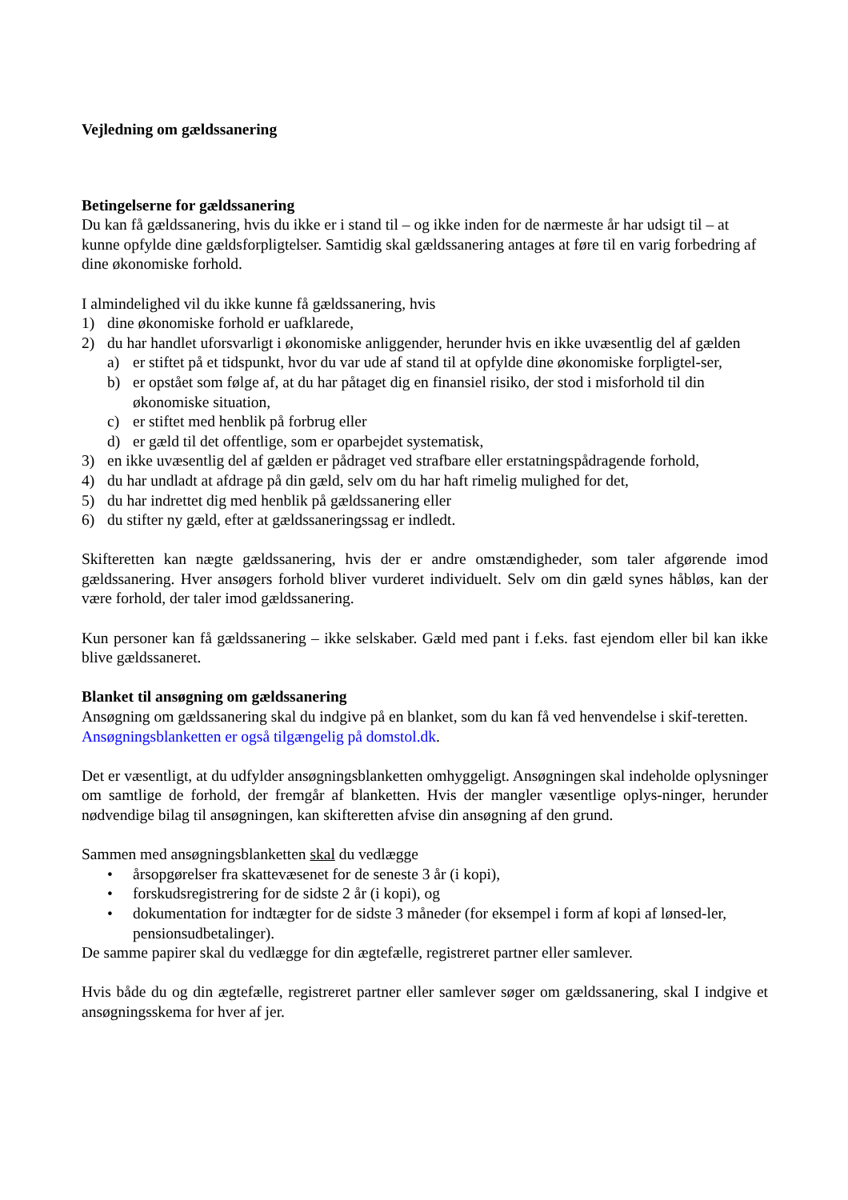Vejledning om gældssanering
Betingelserne for gældssanering
Du kan få gældssanering, hvis du ikke er i stand til – og ikke inden for de nærmeste år har udsigt til – at kunne opfylde dine gældsforpligtelser. Samtidig skal gældssanering antages at føre til en varig forbedring af dine økonomiske forhold.
I almindelighed vil du ikke kunne få gældssanering, hvis
1) dine økonomiske forhold er uafklarede,
2) du har handlet uforsvarligt i økonomiske anliggender, herunder hvis en ikke uvæsentlig del af gælden
a) er stiftet på et tidspunkt, hvor du var ude af stand til at opfylde dine økonomiske forpligtel-ser,
b) er opstået som følge af, at du har påtaget dig en finansiel risiko, der stod i misforhold til din økonomiske situation,
c) er stiftet med henblik på forbrug eller
d) er gæld til det offentlige, som er oparbejdet systematisk,
3) en ikke uvæsentlig del af gælden er pådraget ved strafbare eller erstatningspådragende forhold,
4) du har undladt at afdrage på din gæld, selv om du har haft rimelig mulighed for det,
5) du har indrettet dig med henblik på gældssanering eller
6) du stifter ny gæld, efter at gældssaneringssag er indledt.
Skifteretten kan nægte gældssanering, hvis der er andre omstændigheder, som taler afgørende imod gældssanering. Hver ansøgers forhold bliver vurderet individuelt. Selv om din gæld synes håbløs, kan der være forhold, der taler imod gældssanering.
Kun personer kan få gældssanering – ikke selskaber. Gæld med pant i f.eks. fast ejendom eller bil kan ikke blive gældssaneret.
Blanket til ansøgning om gældssanering
Ansøgning om gældssanering skal du indgive på en blanket, som du kan få ved henvendelse i skif-teretten. Ansøgningsblanketten er også tilgængelig på domstol.dk.
Det er væsentligt, at du udfylder ansøgningsblanketten omhyggeligt. Ansøgningen skal indeholde oplysninger om samtlige de forhold, der fremgår af blanketten. Hvis der mangler væsentlige oplys-ninger, herunder nødvendige bilag til ansøgningen, kan skifteretten afvise din ansøgning af den grund.
Sammen med ansøgningsblanketten skal du vedlægge
• årsopgørelser fra skattevæsenet for de seneste 3 år (i kopi),
• forskudsregistrering for de sidste 2 år (i kopi), og
• dokumentation for indtægter for de sidste 3 måneder (for eksempel i form af kopi af lønsed-ler, pensionsudbetalinger).
De samme papirer skal du vedlægge for din ægtefælle, registreret partner eller samlever.
Hvis både du og din ægtefælle, registreret partner eller samlever søger om gældssanering, skal I indgive et ansøgningsskema for hver af jer.